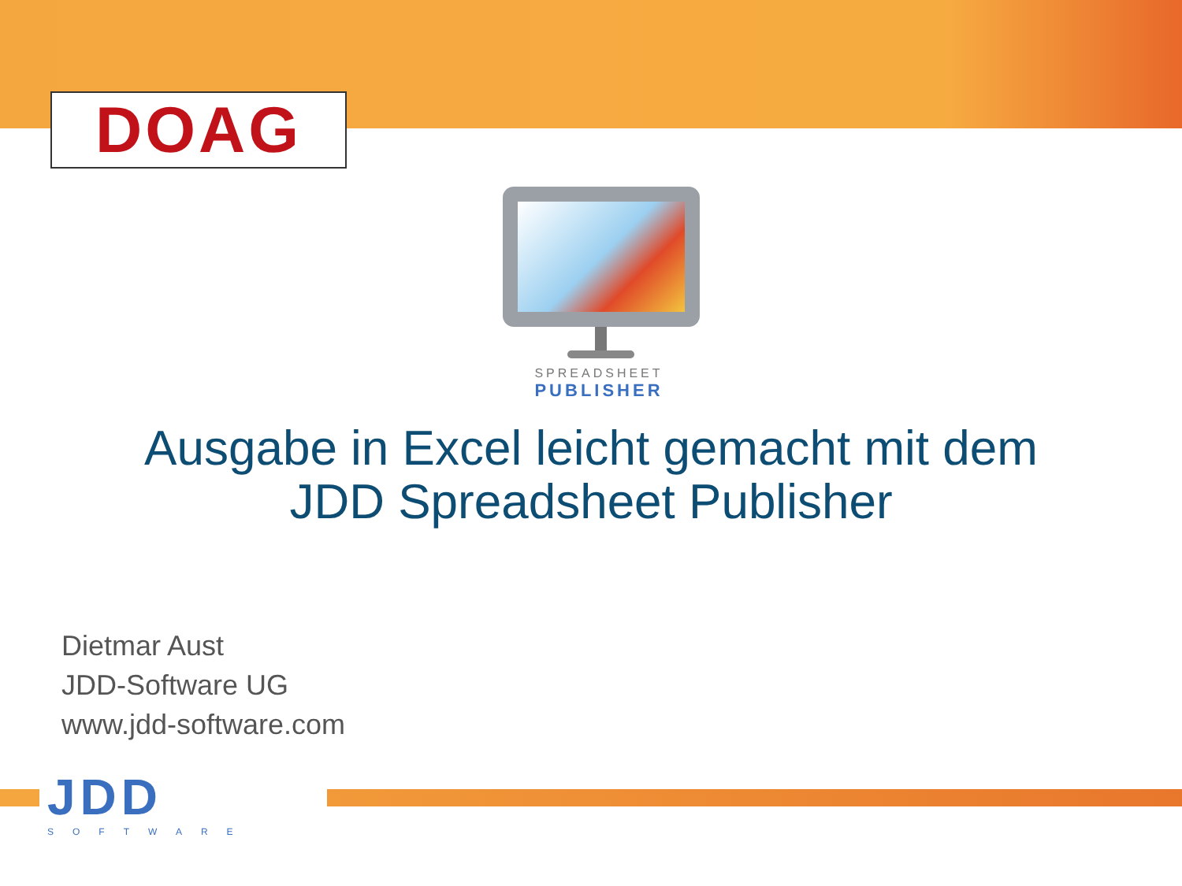DOAG
SPREADSHEET
PUBLISHER
Ausgabe in Excel leicht gemacht mit dem
JDD Spreadsheet Publisher
Dietmar Aust
JDD-Software UG
www.jdd-software.com
JDD
SOFTWARE